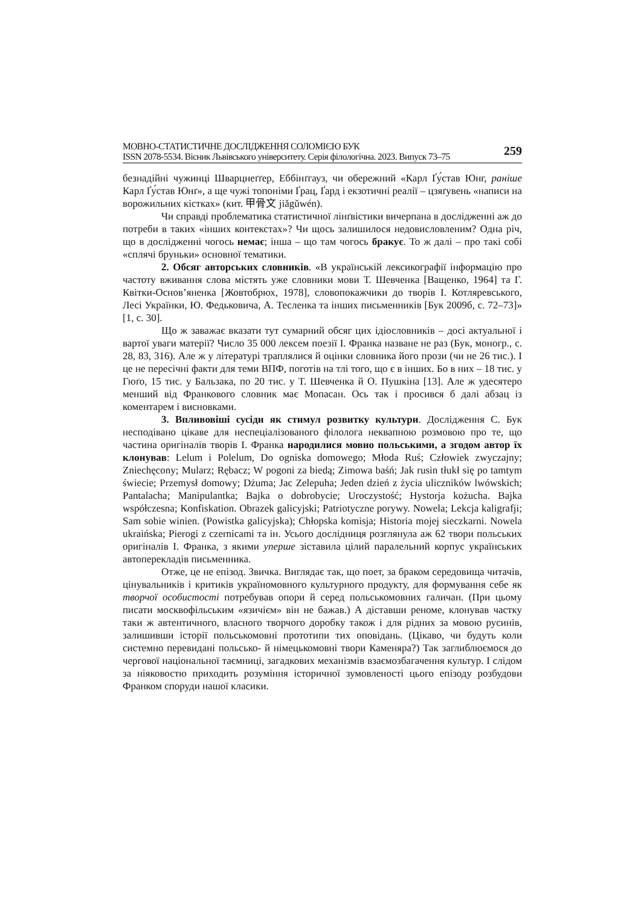МОВНО-СТАТИСТИЧНЕ ДОСЛІДЖЕННЯ СОЛОМІЄЮ БУК
ISSN 2078-5534. Вісник Львівського університету. Серія філологічна. 2023. Випуск 73–75
259
безнадійні чужинці Шварцнеґґер, Еббінґгауз, чи обережний «Карл Ґу́став Юнг, раніше Карл Ґу́став Юнґ», а ще чужі топоніми Ґрац, Ґард і екзотичні реалії – цзяґувень «написи на ворожильних кістках» (кит. 甲骨文 jiǎgǔwén).
Чи справді проблематика статистичної лінґвістики вичерпана в дослідженні аж до потреби в таких «інших контекстах»? Чи щось залишилося недовисловленим? Одна річ, що в дослідженні чогось немає; інша – що там чогось бракує. То ж далі – про такі собі «сплячі бруньки» основної тематики.
2. Обсяг авторських словників. «В українській лексикографії інформацію про частоту вживання слова містять уже словники мови Т. Шевченка [Ващенко, 1964] та Г. Квітки-Основ’яненка [Жовтобрюх, 1978], словопокажчики до творів І. Котляревського, Лесі Українки, Ю. Федьковича, А. Тесленка та інших письменників [Бук 2009б, с. 72–73]» [1, с. 30].
Що ж заважає вказати тут сумарний обсяг цих ідіословників – досі актуальної і вартої уваги матерії? Число 35 000 лексем поезії І. Франка назване не раз (Бук, моногр., с. 28, 83, 316). Але ж у літературі траплялися й оцінки словника його прози (чи не 26 тис.). І це не пересічні факти для теми ВПФ, поготів на тлі того, що є в інших. Бо в них – 18 тис. у Гюґо, 15 тис. у Бальзака, по 20 тис. у Т. Шевченка й О. Пушкіна [13]. Але ж удесятеро менший від Франкового словник має Мопасан. Ось так і просився б далі абзац із коментарем і висновками.
3. Впливовіші сусіди як стимул розвитку культури. Дослідження С. Бук несподівано цікаве для неспеціалізованого філолога неквапною розмовою про те, що частина оригіналів творів І. Франка народилися мовно польськими, а згодом автор їх клонував: Lelum i Polelum, Do ogniska domowego; Młoda Ruś; Człowiek zwyczajny; Zniechęcony; Mularz; Rębacz; W pogoni za biedą; Zimowa baśń; Jak rusin tłukł się po tamtym świecie; Przemysł domowy; Dżuma; Jac Zelepuha; Jeden dzień z życia uliczników lwówskich; Pantalacha; Manipulantka; Bajka o dobrobycie; Uroczystość; Hystorja kożucha. Bajka współczesna; Konfiskation. Obrazek galicyjski; Patriotyczne porywy. Nowela; Lekcja kaligrafji; Sam sobie winien. (Powistka galicyjska); Chłopska komisja; Historia mojej sieczkarni. Nowela ukraińska; Pierogi z czernicami та ін. Усього дослідниця розглянула аж 62 твори польських оригіналів І. Франка, з якими уперше зіставила цілий паралельний корпус українських автоперекладів письменника.
Отже, це не епізод. Звичка. Виглядає так, що поет, за браком середовища читачів, цінувальників і критиків україномовного культурного продукту, для формування себе як творчої особистості потребував опори й серед польськомовних галичан. (При цьому писати москвофільським «язичієм» він не бажав.) А діставши реноме, клонував частку таки ж автентичного, власного творчого доробку також і для рідних за мовою русинів, залишивши історії польськомовні прототипи тих оповідань. (Цікаво, чи будуть коли системно перевидані польсько- й німецькомовні твори Каменяра?) Так заглиблюємося до чергової національної таємниці, загадкових механізмів взаємозбагачення культур. І слідом за ніяковостю приходить розуміння історичної зумовленості цього епізоду розбудови Франком споруди нашої класики.